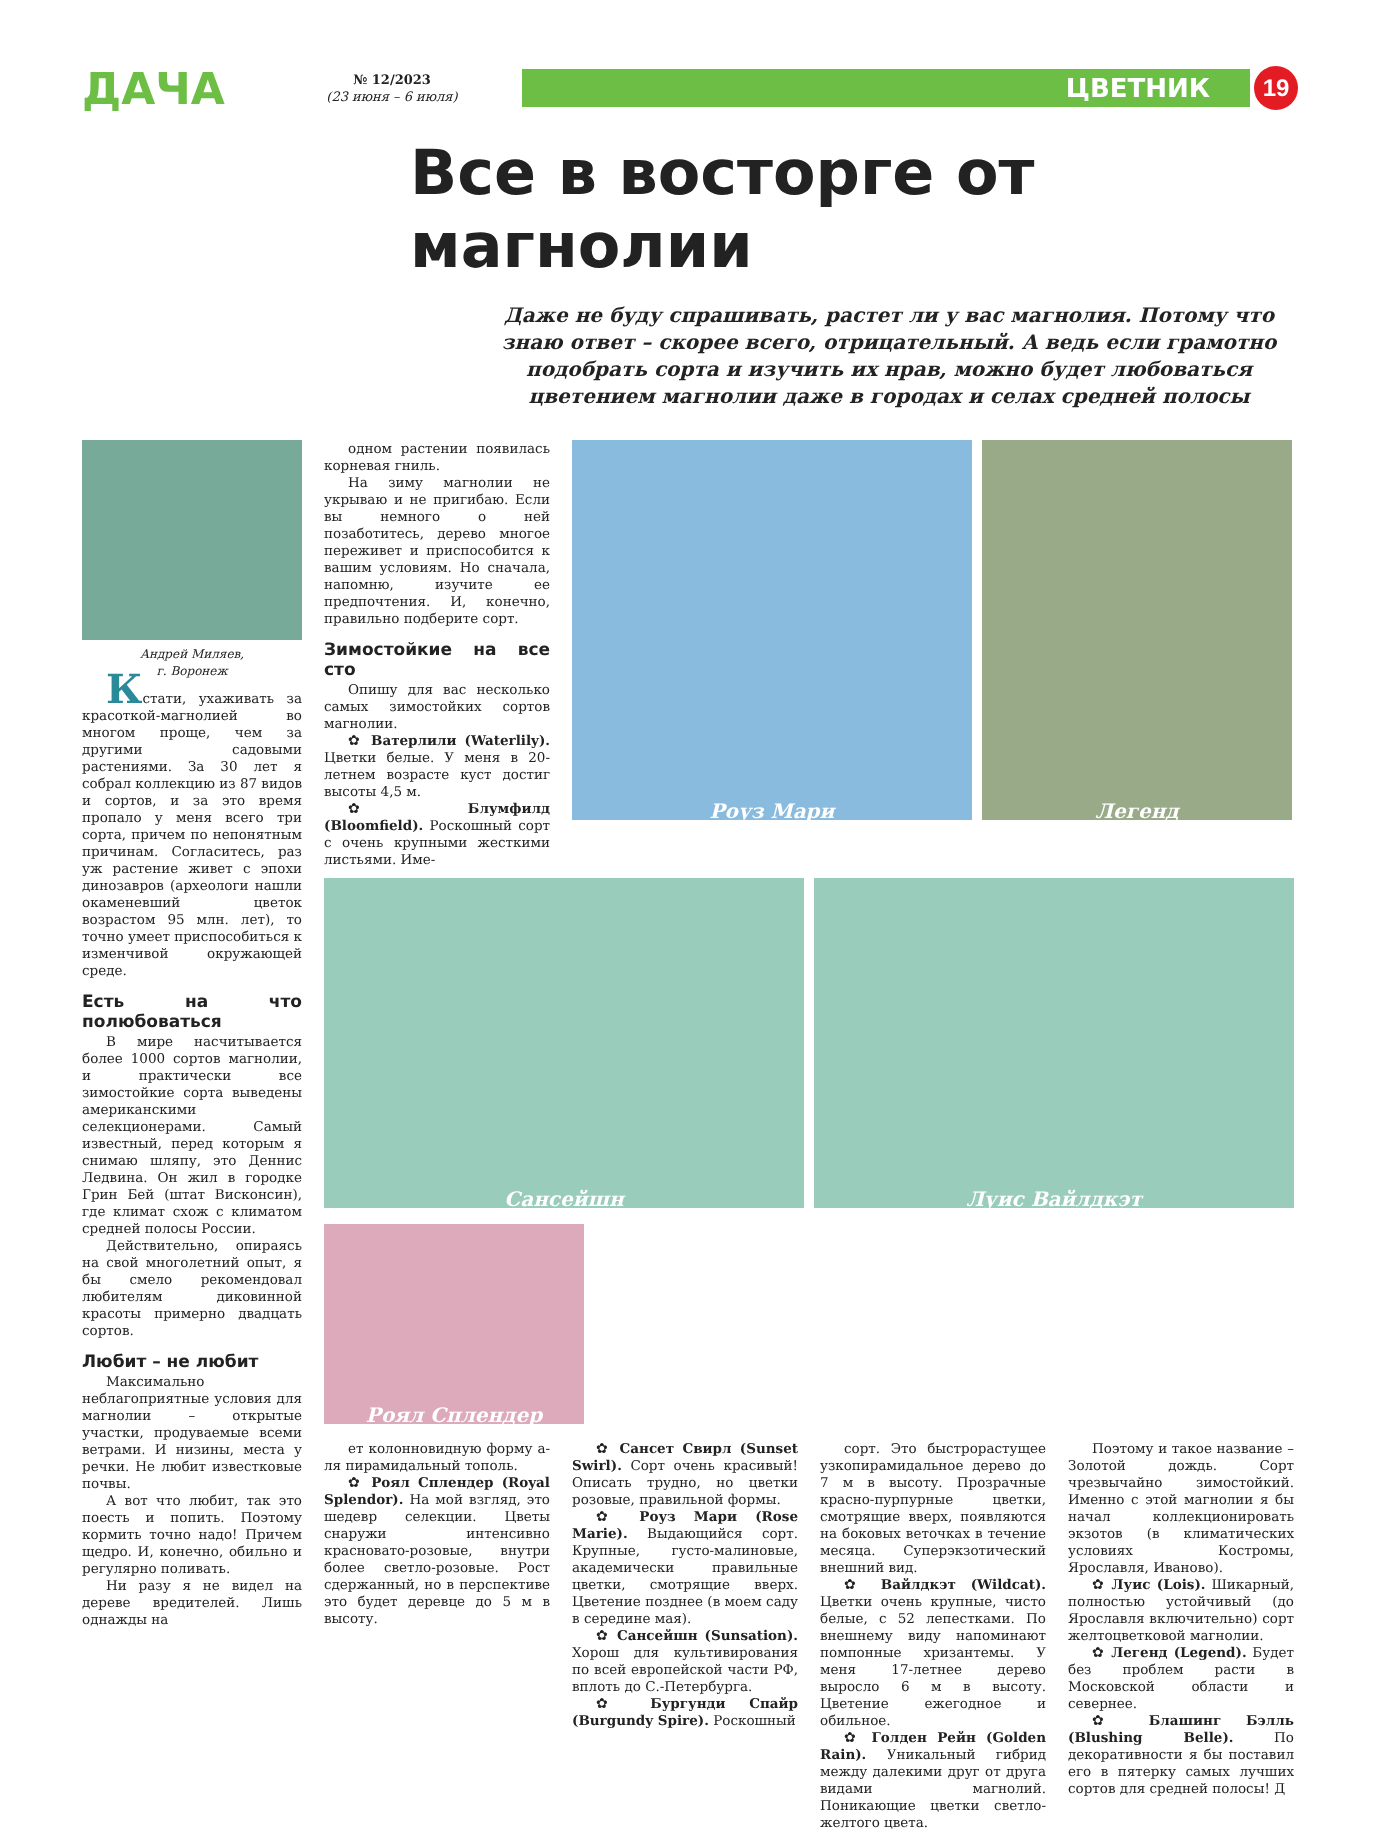ДАЧА
№ 12/2023
(23 июня – 6 июля)
ЦВЕТНИК
19
Все в восторге от магнолии
Даже не буду спрашивать, растет ли у вас магнолия. Потому что знаю ответ – скорее всего, отрицательный. А ведь если грамотно подобрать сорта и изучить их нрав, можно будет любоваться цветением магнолии даже в городах и селах средней полосы
Андрей Миляев,
г. Воронеж
Кстати, ухаживать за красоткой-магнолией во многом проще, чем за другими садовыми растениями. За 30 лет я собрал коллекцию из 87 видов и сортов, и за это время пропало у меня всего три сорта, причем по непонятным причинам. Согласитесь, раз уж растение живет с эпохи динозавров (археологи нашли окаменевший цветок возрастом 95 млн. лет), то точно умеет приспособиться к изменчивой окружающей среде.
Есть на что полюбоваться
В мире насчитывается более 1000 сортов магнолии, и практически все зимостойкие сорта выведены американскими селекционерами. Самый известный, перед которым я снимаю шляпу, это Деннис Ледвина. Он жил в городке Грин Бей (штат Висконсин), где климат схож с климатом средней полосы России.
Действительно, опираясь на свой многолетний опыт, я бы смело рекомендовал любителям диковинной красоты примерно двадцать сортов.
Любит – не любит
Максимально неблагоприятные условия для магнолии – открытые участки, продуваемые всеми ветрами. И низины, места у речки. Не любит известковые почвы.
А вот что любит, так это поесть и попить. Поэтому кормить точно надо! Причем щедро. И, конечно, обильно и регулярно поливать.
Ни разу я не видел на дереве вредителей. Лишь однажды на
одном растении появилась корневая гниль.
На зиму магнолии не укрываю и не пригибаю. Если вы немного о ней позаботитесь, дерево многое переживет и приспособится к вашим условиям. Но сначала, напомню, изучите ее предпочтения. И, конечно, правильно подберите сорт.
Зимостойкие на все сто
Опишу для вас несколько самых зимостойких сортов магнолии.
✿ Ватерлили (Waterlily). Цветки белые. У меня в 20-летнем возрасте куст достиг высоты 4,5 м.
✿ Блумфилд (Bloomfield). Роскошный сорт с очень крупными жесткими листьями. Име-
Роуз Мари Легенд
Сансейшн
Луис Вайлдкэт
Роял Сплендер
ет колонновидную форму а-ля пирамидальный тополь.
✿ Роял Сплендер (Royal Splendor). На мой взгляд, это шедевр селекции. Цветы снаружи интенсивно красновато-розовые, внутри более светло-розовые. Рост сдержанный, но в перспективе это будет деревце до 5 м в высоту.
✿ Сансет Свирл (Sunset Swirl). Сорт очень красивый! Описать трудно, но цветки розовые, правильной формы.
✿ Роуз Мари (Rose Marie). Выдающийся сорт. Крупные, густо-малиновые, академически правильные цветки, смотрящие вверх. Цветение позднее (в моем саду в середине мая).
✿ Сансейшн (Sunsation). Хорош для культивирования по всей европейской части РФ, вплоть до С.-Петербурга.
✿ Бургунди Спайр (Burgundy Spire). Роскошный
сорт. Это быстрорастущее узкопирамидальное дерево до 7 м в высоту. Прозрачные красно-пурпурные цветки, смотрящие вверх, появляются на боковых веточках в течение месяца. Суперэкзотический внешний вид.
✿ Вайлдкэт (Wildcat). Цветки очень крупные, чисто белые, с 52 лепестками. По внешнему виду напоминают помпонные хризантемы. У меня 17-летнее дерево выросло 6 м в высоту. Цветение ежегодное и обильное.
✿ Голден Рейн (Golden Rain). Уникальный гибрид между далекими друг от друга видами магнолий. Поникающие цветки светло-желтого цвета.
Поэтому и такое название – Золотой дождь. Сорт чрезвычайно зимостойкий. Именно с этой магнолии я бы начал коллекционировать экзотов (в климатических условиях Костромы, Ярославля, Иваново).
✿ Луис (Lois). Шикарный, полностью устойчивый (до Ярославля включительно) сорт желтоцветковой магнолии.
✿ Легенд (Legend). Будет без проблем расти в Московской области и севернее.
✿ Блашинг Бэлль (Blushing Belle). По декоративности я бы поставил его в пятерку самых лучших сортов для средней полосы! Д